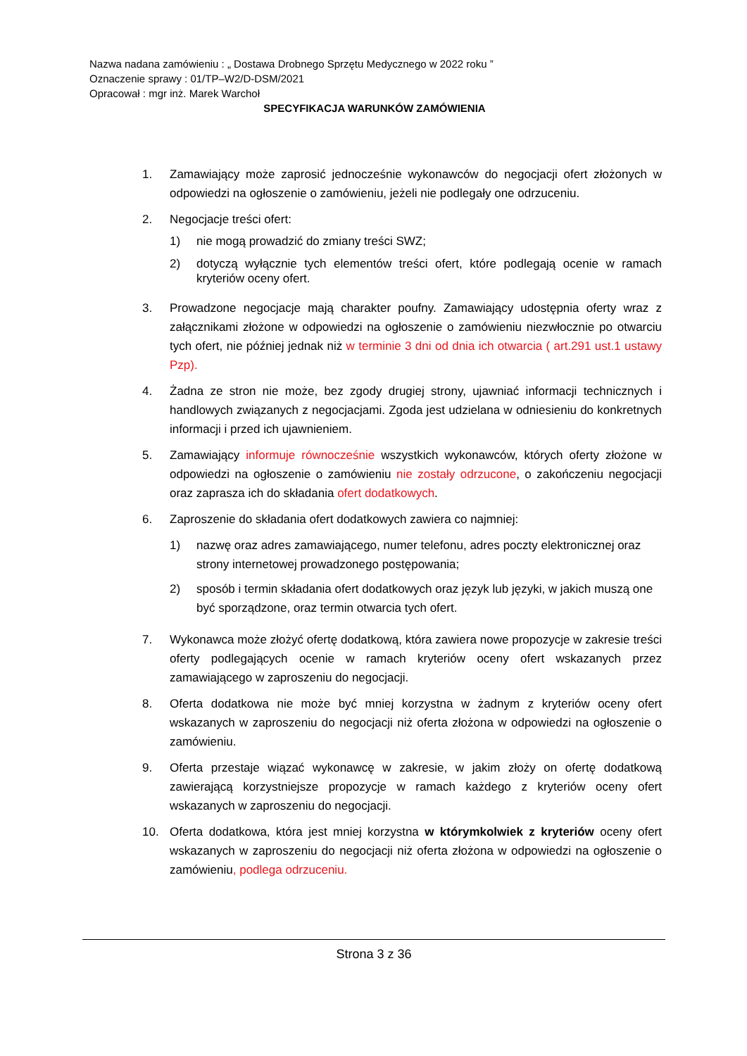Nazwa nadana zamówieniu : „ Dostawa Drobnego Sprzętu Medycznego w 2022 roku ”
Oznaczenie sprawy : 01/TP–W2/D-DSM/2021
Opracował : mgr inż. Marek Warchoł
SPECYFIKACJA WARUNKÓW ZAMÓWIENIA
1. Zamawiający może zaprosić jednocześnie wykonawców do negocjacji ofert złożonych w odpowiedzi na ogłoszenie o zamówieniu, jeżeli nie podlegały one odrzuceniu.
2. Negocjacje treści ofert:
1) nie mogą prowadzić do zmiany treści SWZ;
2) dotyczą wyłącznie tych elementów treści ofert, które podlegają ocenie w ramach kryteriów oceny ofert.
3. Prowadzone negocjacje mają charakter poufny. Zamawiający udostępnia oferty wraz z załącznikami złożone w odpowiedzi na ogłoszenie o zamówieniu niezwłocznie po otwarciu tych ofert, nie później jednak niż w terminie 3 dni od dnia ich otwarcia ( art.291 ust.1 ustawy Pzp).
4. Żadna ze stron nie może, bez zgody drugiej strony, ujawniać informacji technicznych i handlowych związanych z negocjacjami. Zgoda jest udzielana w odniesieniu do konkretnych informacji i przed ich ujawnieniem.
5. Zamawiający informuje równocześnie wszystkich wykonawców, których oferty złożone w odpowiedzi na ogłoszenie o zamówieniu nie zostały odrzucone, o zakończeniu negocjacji oraz zaprasza ich do składania ofert dodatkowych.
6. Zaproszenie do składania ofert dodatkowych zawiera co najmniej:
1) nazwę oraz adres zamawiającego, numer telefonu, adres poczty elektronicznej oraz strony internetowej prowadzonego postępowania;
2) sposób i termin składania ofert dodatkowych oraz język lub języki, w jakich muszą one być sporządzone, oraz termin otwarcia tych ofert.
7. Wykonawca może złożyć ofertę dodatkową, która zawiera nowe propozycje w zakresie treści oferty podlegających ocenie w ramach kryteriów oceny ofert wskazanych przez zamawiającego w zaproszeniu do negocjacji.
8. Oferta dodatkowa nie może być mniej korzystna w żadnym z kryteriów oceny ofert wskazanych w zaproszeniu do negocjacji niż oferta złożona w odpowiedzi na ogłoszenie o zamówieniu.
9. Oferta przestaje wiązać wykonawcę w zakresie, w jakim złoży on ofertę dodatkową zawierającą korzystniejsze propozycje w ramach każdego z kryteriów oceny ofert wskazanych w zaproszeniu do negocjacji.
10. Oferta dodatkowa, która jest mniej korzystna w którymkolwiek z kryteriów oceny ofert wskazanych w zaproszeniu do negocjacji niż oferta złożona w odpowiedzi na ogłoszenie o zamówieniu, podlega odrzuceniu.
Strona 3 z 36